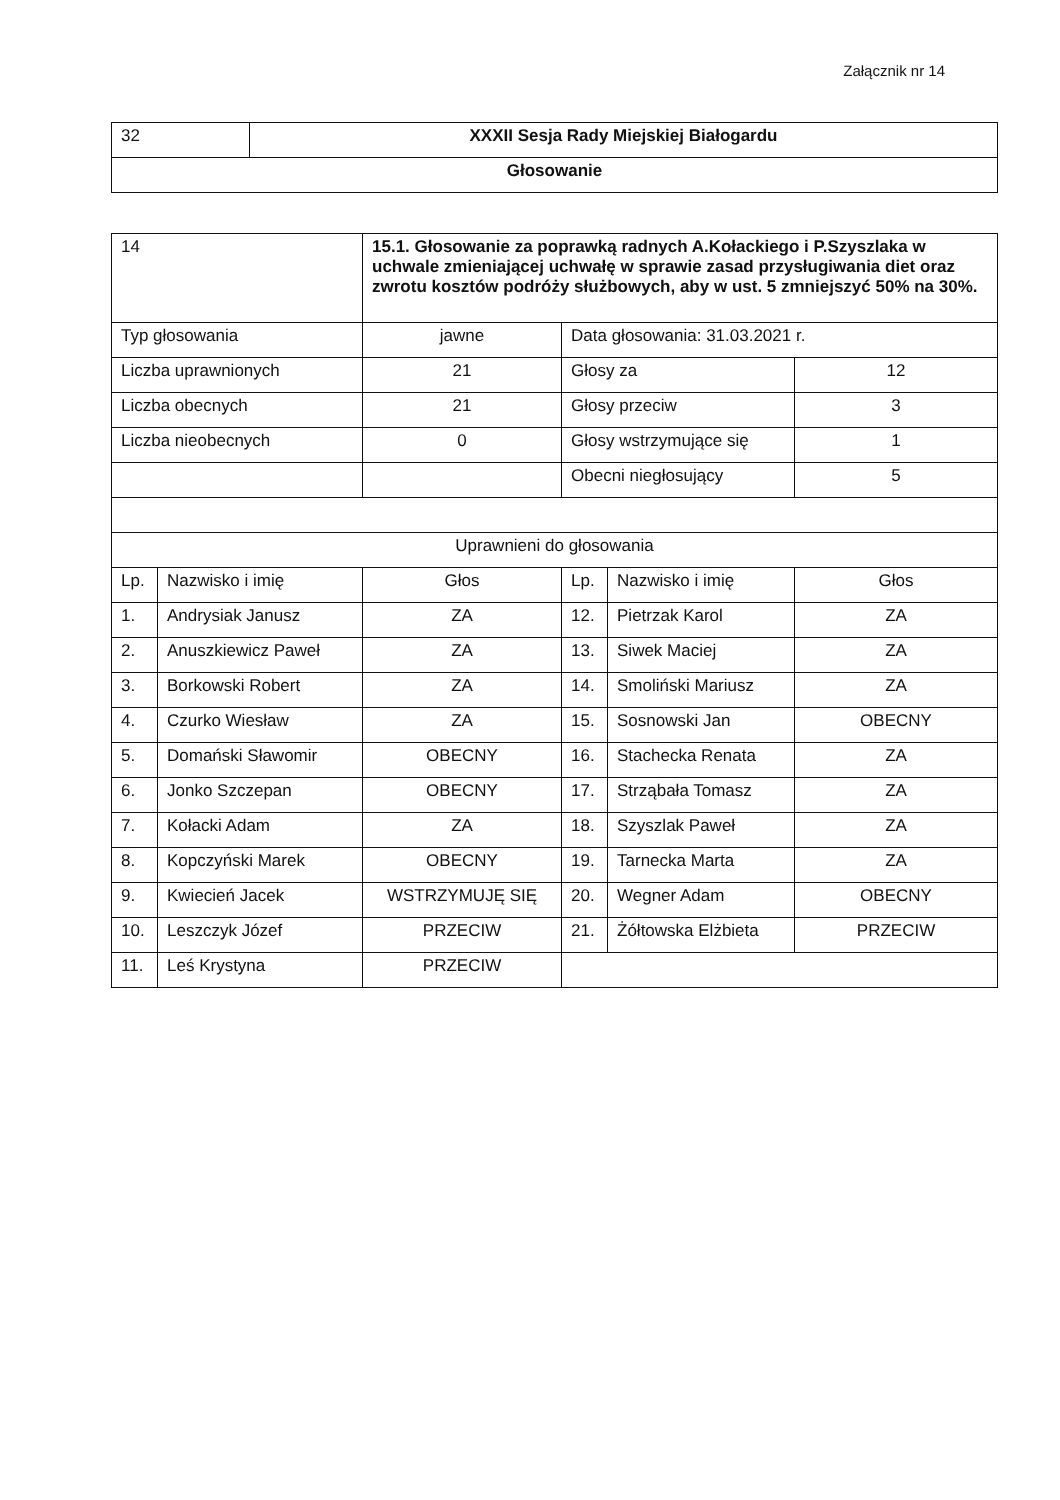Załącznik nr 14
| 32 | XXXII Sesja Rady Miejskiej Białogardu |
| Głosowanie | |
| 14 | | 15.1. Głosowanie za poprawką radnych A.Kołackiego i P.Szyszlaka w uchwale zmieniającej uchwałę w sprawie zasad przysługiwania diet oraz zwrotu kosztów podróży służbowych, aby w ust. 5 zmniejszyć 50% na 30%. | | | |
| Typ głosowania | | jawne | Data głosowania: 31.03.2021 r. | | |
| Liczba uprawnionych | | 21 | Głosy za | | 12 |
| Liczba obecnych | | 21 | Głosy przeciw | | 3 |
| Liczba nieobecnych | | 0 | Głosy wstrzymujące się | | 1 |
| | | | Obecni niegłosujący | | 5 |
| Uprawnieni do głosowania | | | | | |
| Lp. | Nazwisko i imię | Głos | Lp. | Nazwisko i imię | Głos |
| 1. | Andrysiak Janusz | ZA | 12. | Pietrzak Karol | ZA |
| 2. | Anuszkiewicz Paweł | ZA | 13. | Siwek Maciej | ZA |
| 3. | Borkowski Robert | ZA | 14. | Smoliński Mariusz | ZA |
| 4. | Czurko Wiesław | ZA | 15. | Sosnowski Jan | OBECNY |
| 5. | Domański Sławomir | OBECNY | 16. | Stachecka Renata | ZA |
| 6. | Jonko Szczepan | OBECNY | 17. | Strząbała Tomasz | ZA |
| 7. | Kołacki Adam | ZA | 18. | Szyszlak Paweł | ZA |
| 8. | Kopczyński Marek | OBECNY | 19. | Tarnecka Marta | ZA |
| 9. | Kwiecień Jacek | WSTRZYMUJĘ SIĘ | 20. | Wegner Adam | OBECNY |
| 10. | Leszczyk Józef | PRZECIW | 21. | Żółtowska Elżbieta | PRZECIW |
| 11. | Leś Krystyna | PRZECIW | | | |